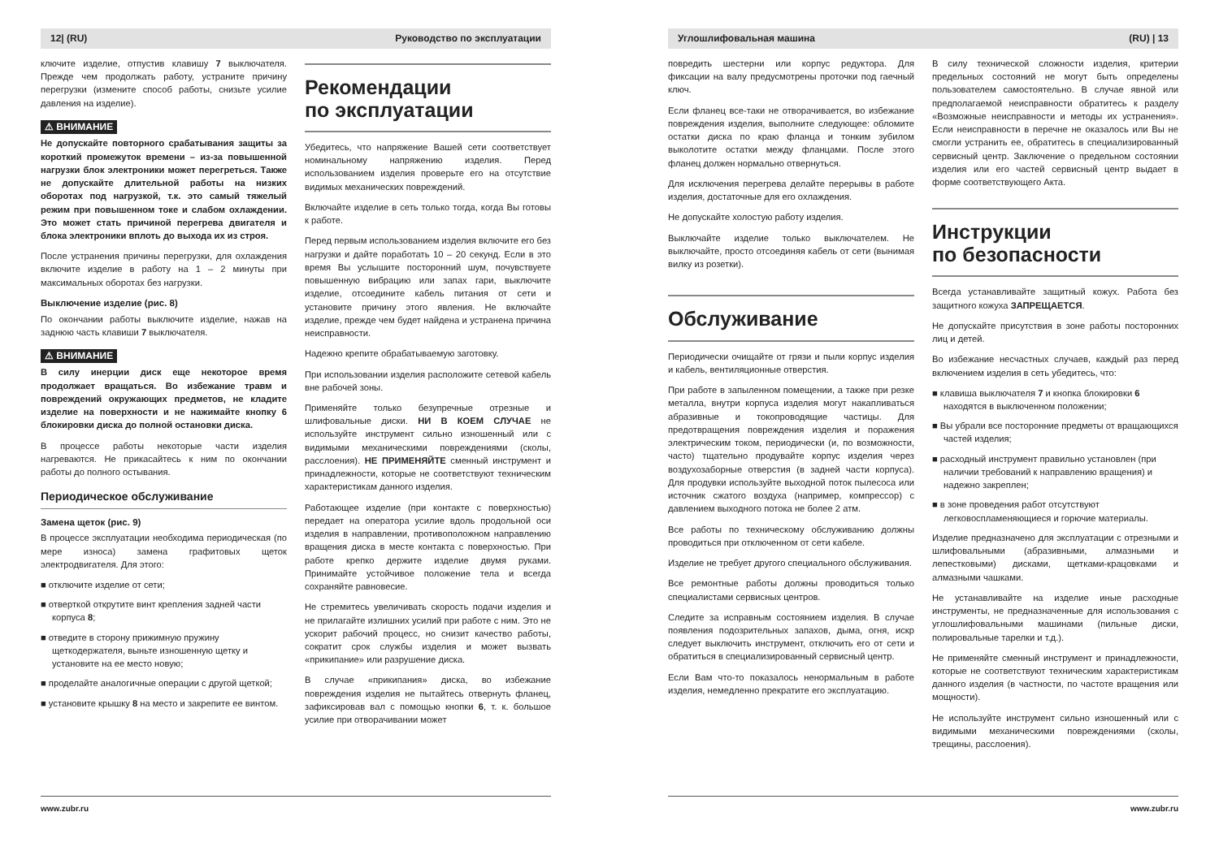12| (RU) Руководство по эксплуатации
ключите изделие, отпустив клавишу 7 выключателя. Прежде чем продолжать работу, устраните причину перегрузки (измените способ работы, снизьте усилие давления на изделие).
⚠ ВНИМАНИЕ
Не допускайте повторного срабатывания защиты за короткий промежуток времени – из-за повышенной нагрузки блок электроники может перегреться. Также не допускайте длительной работы на низких оборотах под нагрузкой, т.к. это самый тяжелый режим при повышенном токе и слабом охлаждении. Это может стать причиной перегрева двигателя и блока электроники вплоть до выхода их из строя.
После устранения причины перегрузки, для охлаждения включите изделие в работу на 1 – 2 минуты при максимальных оборотах без нагрузки.
Выключение изделие (рис. 8)
По окончании работы выключите изделие, нажав на заднюю часть клавиши 7 выключателя.
⚠ ВНИМАНИЕ
В силу инерции диск еще некоторое время продолжает вращаться. Во избежание травм и повреждений окружающих предметов, не кладите изделие на поверхности и не нажимайте кнопку 6 блокировки диска до полной остановки диска.
В процессе работы некоторые части изделия нагреваются. Не прикасайтесь к ним по окончании работы до полного остывания.
Периодическое обслуживание
Замена щеток (рис. 9)
В процессе эксплуатации необходима периодическая (по мере износа) замена графитовых щеток электродвигателя. Для этого:
■ отключите изделие от сети;
■ отверткой открутите винт крепления задней части корпуса 8;
■ отведите в сторону прижимную пружину щеткодержателя, выньте изношенную щетку и установите на ее место новую;
■ проделайте аналогичные операции с другой щеткой;
■ установите крышку 8 на место и закрепите ее винтом.
Рекомендации
по эксплуатации
Убедитесь, что напряжение Вашей сети соответствует номинальному напряжению изделия. Перед использованием изделия проверьте его на отсутствие видимых механических повреждений.
Включайте изделие в сеть только тогда, когда Вы готовы к работе.
Перед первым использованием изделия включите его без нагрузки и дайте поработать 10 – 20 секунд. Если в это время Вы услышите посторонний шум, почувствуете повышенную вибрацию или запах гари, выключите изделие, отсоедините кабель питания от сети и установите причину этого явления. Не включайте изделие, прежде чем будет найдена и устранена причина неисправности.
Надежно крепите обрабатываемую заготовку.
При использовании изделия расположите сетевой кабель вне рабочей зоны.
Применяйте только безупречные отрезные и шлифовальные диски. НИ В КОЕМ СЛУЧАЕ не используйте инструмент сильно изношенный или с видимыми механическими повреждениями (сколы, расслоения). НЕ ПРИМЕНЯЙТЕ сменный инструмент и принадлежности, которые не соответствуют техническим характеристикам данного изделия.
Работающее изделие (при контакте с поверхностью) передает на оператора усилие вдоль продольной оси изделия в направлении, противоположном направлению вращения диска в месте контакта с поверхностью. При работе крепко держите изделие двумя руками. Принимайте устойчивое положение тела и всегда сохраняйте равновесие.
Не стремитесь увеличивать скорость подачи изделия и не прилагайте излишних усилий при работе с ним. Это не ускорит рабочий процесс, но снизит качество работы, сократит срок службы изделия и может вызвать «прикипание» или разрушение диска.
В случае «прикипания» диска, во избежание повреждения изделия не пытайтесь отвернуть фланец, зафиксировав вал с помощью кнопки 6, т. к. большое усилие при отворачивании может
www.zubr.ru
Углошлифовальная машина (RU) | 13
повредить шестерни или корпус редуктора. Для фиксации на валу предусмотрены проточки под гаечный ключ.
Если фланец все-таки не отворачивается, во избежание повреждения изделия, выполните следующее: обломите остатки диска по краю фланца и тонким зубилом выколотите остатки между фланцами. После этого фланец должен нормально отвернуться.
Для исключения перегрева делайте перерывы в работе изделия, достаточные для его охлаждения.
Не допускайте холостую работу изделия.
Выключайте изделие только выключателем. Не выключайте, просто отсоединяя кабель от сети (вынимая вилку из розетки).
Обслуживание
Периодически очищайте от грязи и пыли корпус изделия и кабель, вентиляционные отверстия.
При работе в запыленном помещении, а также при резке металла, внутри корпуса изделия могут накапливаться абразивные и токопроводящие частицы. Для предотвращения повреждения изделия и поражения электрическим током, периодически (и, по возможности, часто) тщательно продувайте корпус изделия через воздухозаборные отверстия (в задней части корпуса). Для продувки используйте выходной поток пылесоса или источник сжатого воздуха (например, компрессор) с давлением выходного потока не более 2 атм.
Все работы по техническому обслуживанию должны проводиться при отключенном от сети кабеле.
Изделие не требует другого специального обслуживания.
Все ремонтные работы должны проводиться только специалистами сервисных центров.
Следите за исправным состоянием изделия. В случае появления подозрительных запахов, дыма, огня, искр следует выключить инструмент, отключить его от сети и обратиться в специализированный сервисный центр.
Если Вам что-то показалось ненормальным в работе изделия, немедленно прекратите его эксплуатацию.
В силу технической сложности изделия, критерии предельных состояний не могут быть определены пользователем самостоятельно. В случае явной или предполагаемой неисправности обратитесь к разделу «Возможные неисправности и методы их устранения». Если неисправности в перечне не оказалось или Вы не смогли устранить ее, обратитесь в специализированный сервисный центр. Заключение о предельном состоянии изделия или его частей сервисный центр выдает в форме соответствующего Акта.
Инструкции
по безопасности
Всегда устанавливайте защитный кожух. Работа без защитного кожуха ЗАПРЕЩАЕТСЯ.
Не допускайте присутствия в зоне работы посторонних лиц и детей.
Во избежание несчастных случаев, каждый раз перед включением изделия в сеть убедитесь, что:
■ клавиша выключателя 7 и кнопка блокировки 6 находятся в выключенном положении;
■ Вы убрали все посторонние предметы от вращающихся частей изделия;
■ расходный инструмент правильно установлен (при наличии требований к направлению вращения) и надежно закреплен;
■ в зоне проведения работ отсутствуют легковоспламеняющиеся и горючие материалы.
Изделие предназначено для эксплуатации с отрезными и шлифовальными (абразивными, алмазными и лепестковыми) дисками, щетками-крацовками и алмазными чашками.
Не устанавливайте на изделие иные расходные инструменты, не предназначенные для использования с углошлифовальными машинами (пильные диски, полировальные тарелки и т.д.).
Не применяйте сменный инструмент и принадлежности, которые не соответствуют техническим характеристикам данного изделия (в частности, по частоте вращения или мощности).
Не используйте инструмент сильно изношенный или с видимыми механическими повреждениями (сколы, трещины, расслоения).
www.zubr.ru